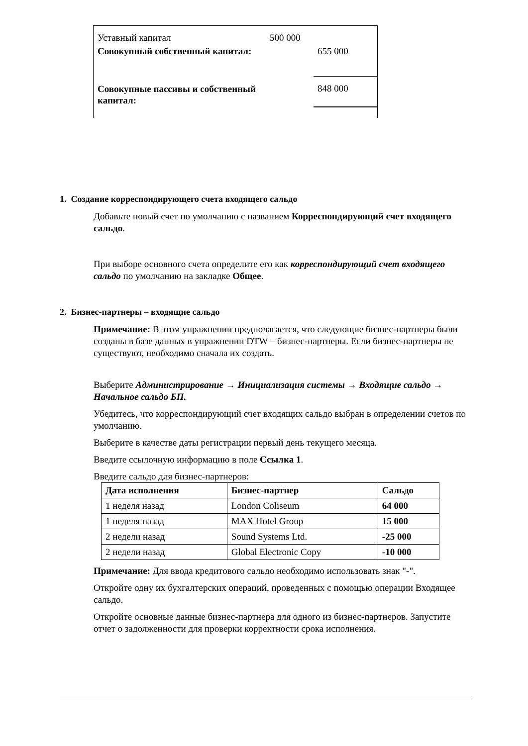| Уставный капитал | 500 000 | |
| Совокупный собственный капитал: | | 655 000 |
| Совокупные пассивы и собственный капитал: | | 848 000 |
1. Создание корреспондирующего счета входящего сальдо
Добавьте новый счет по умолчанию с названием Корреспондирующий счет входящего сальдо.
При выборе основного счета определите его как корреспондирующий счет входящего сальдо по умолчанию на закладке Общее.
2. Бизнес-партнеры – входящие сальдо
Примечание: В этом упражнении предполагается, что следующие бизнес-партнеры были созданы в базе данных в упражнении DTW – бизнес-партнеры. Если бизнес-партнеры не существуют, необходимо сначала их создать.
Выберите Администрирование → Инициализация системы → Входящие сальдо → Начальное сальдо БП.
Убедитесь, что корреспондирующий счет входящих сальдо выбран в определении счетов по умолчанию.
Выберите в качестве даты регистрации первый день текущего месяца.
Введите ссылочную информацию в поле Ссылка 1.
Введите сальдо для бизнес-партнеров:
| Дата исполнения | Бизнес-партнер | Сальдо |
| --- | --- | --- |
| 1 неделя назад | London Coliseum | 64 000 |
| 1 неделя назад | MAX Hotel Group | 15 000 |
| 2 недели назад | Sound Systems Ltd. | -25 000 |
| 2 недели назад | Global Electronic Copy | -10 000 |
Примечание: Для ввода кредитового сальдо необходимо использовать знак "-".
Откройте одну их бухгалтерских операций, проведенных с помощью операции Входящее сальдо.
Откройте основные данные бизнес-партнера для одного из бизнес-партнеров. Запустите отчет о задолженности для проверки корректности срока исполнения.